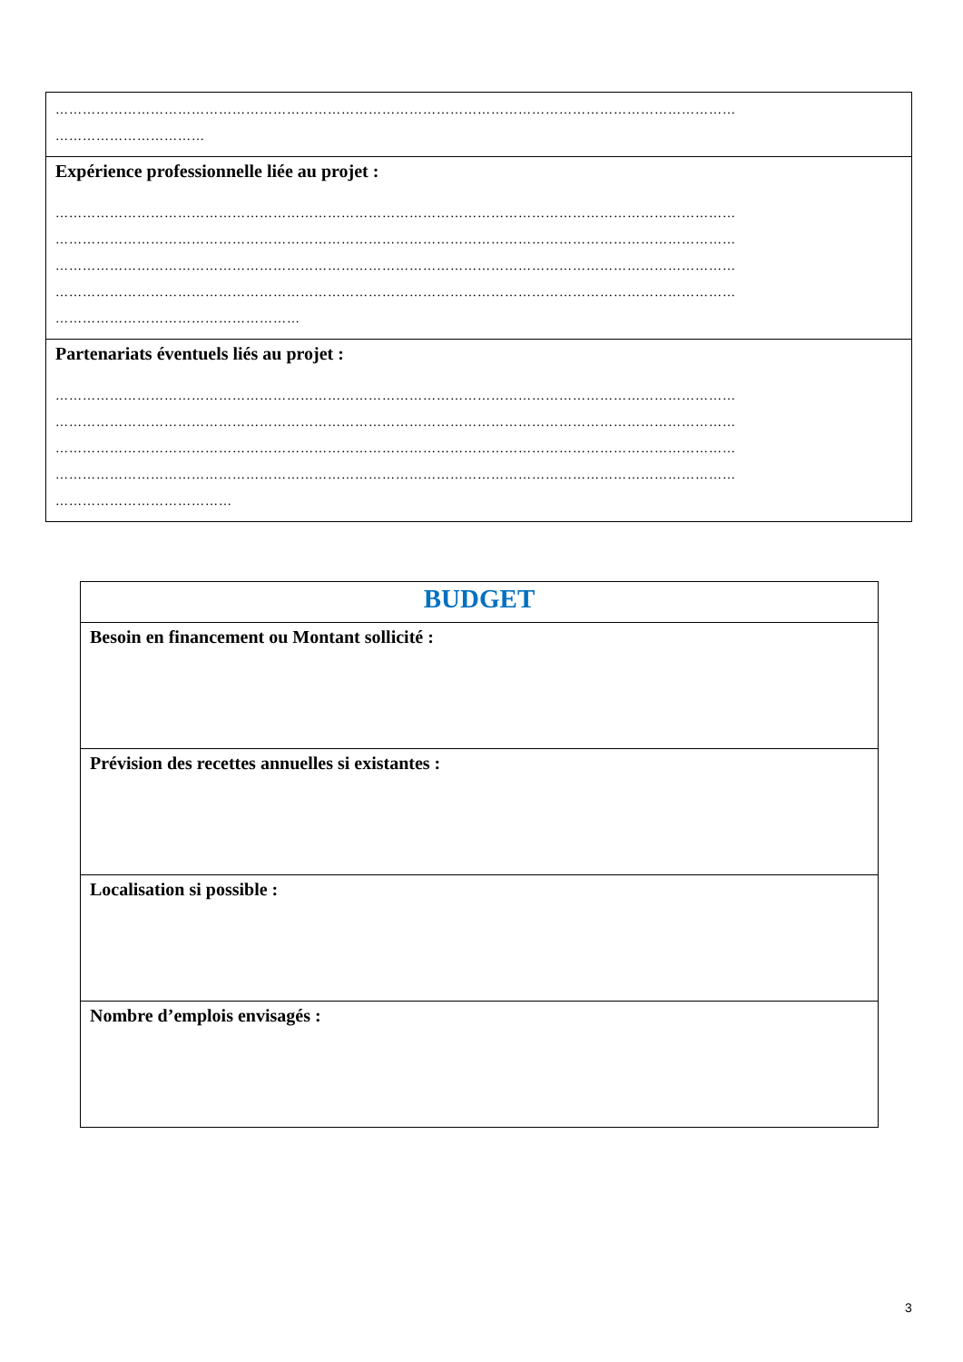| …………………………………………………………………………………………………………………………………… …………………………… |
| Expérience professionnelle liée au projet : …………………………………………………………………………………………………………………………………… …………………………………………………………………………………………………………………………………… …………………………………………………………………………………………………………………………………… …………………………………………………………………………………………………………………………………… ……………………………………………… |
| Partenariats éventuels liés au projet : …………………………………………………………………………………………………………………………………… …………………………………………………………………………………………………………………………………… …………………………………………………………………………………………………………………………………… …………………………………………………………………………………………………………………………………… ………………………………… |
| BUDGET |
| Besoin en financement ou Montant sollicité : |
| Prévision des recettes annuelles si existantes : |
| Localisation si possible : |
| Nombre d’emplois envisagés : |
3